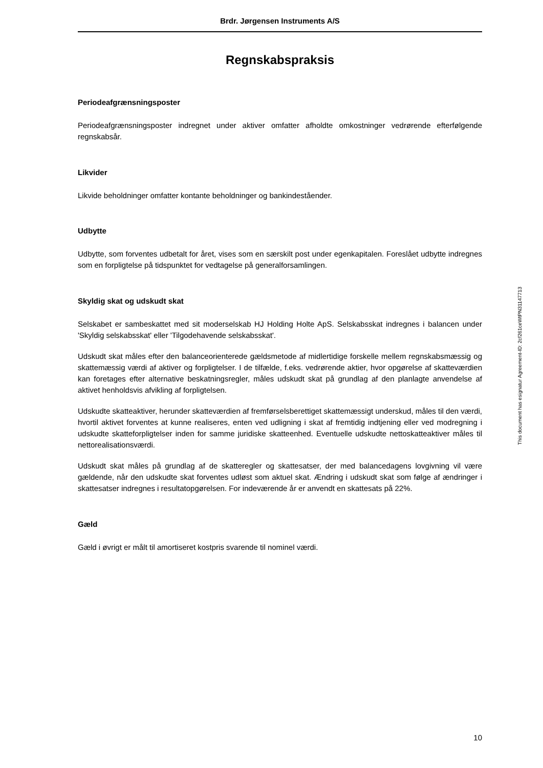Brdr. Jørgensen Instruments A/S
Regnskabspraksis
Periodeafgrænsningsposter
Periodeafgrænsningsposter indregnet under aktiver omfatter afholdte omkostninger vedrørende efterfølgende regnskabsår.
Likvider
Likvide beholdninger omfatter kontante beholdninger og bankindeståender.
Udbytte
Udbytte, som forventes udbetalt for året, vises som en særskilt post under egenkapitalen. Foreslået udbytte indregnes som en forpligtelse på tidspunktet for vedtagelse på generalforsamlingen.
Skyldig skat og udskudt skat
Selskabet er sambeskattet med sit moderselskab HJ Holding Holte ApS. Selskabsskat indregnes i balancen under 'Skyldig selskabsskat' eller 'Tilgodehavende selskabsskat'.
Udskudt skat måles efter den balanceorienterede gældsmetode af midlertidige forskelle mellem regnskabsmæssig og skattemæssig værdi af aktiver og forpligtelser. I de tilfælde, f.eks. vedrørende aktier, hvor opgørelse af skatteværdien kan foretages efter alternative beskatningsregler, måles udskudt skat på grundlag af den planlagte anvendelse af aktivet henholdsvis afvikling af forpligtelsen.
Udskudte skatteaktiver, herunder skatteværdien af fremførselsberettiget skattemæssigt underskud, måles til den værdi, hvortil aktivet forventes at kunne realiseres, enten ved udligning i skat af fremtidig indtjening eller ved modregning i udskudte skatteforpligtelser inden for samme juridiske skatteenhed. Eventuelle udskudte nettoskatteaktiver måles til nettorealisationsværdi.
Udskudt skat måles på grundlag af de skatteregler og skattesatser, der med balancedagens lovgivning vil være gældende, når den udskudte skat forventes udløst som aktuel skat. Ændring i udskudt skat som følge af ændringer i skattesatser indregnes i resultatopgørelsen. For indeværende år er anvendt en skattesats på 22%.
Gæld
Gæld i øvrigt er målt til amortiseret kostpris svarende til nominel værdi.
This document has esignatur Agreement-ID: 2cf261ceWtPN31147713
10